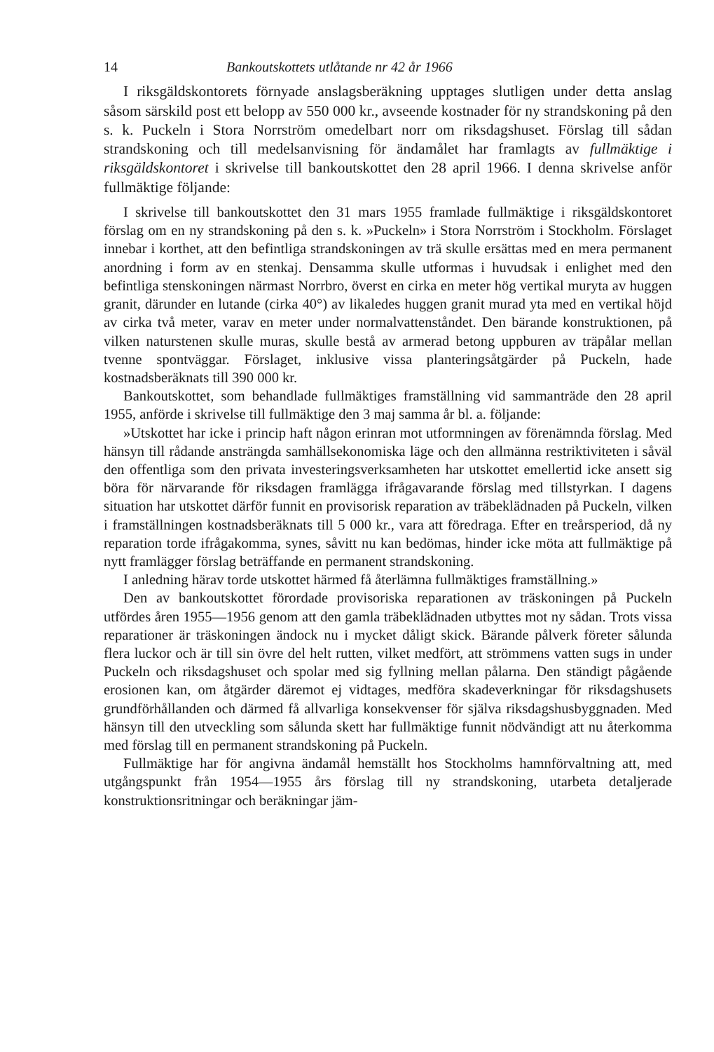14 Bankoutskottets utlåtande nr 42 år 1966
I riksgäldskontorets förnyade anslagsberäkning upptages slutligen under detta anslag såsom särskild post ett belopp av 550 000 kr., avseende kostnader för ny strandskoning på den s. k. Puckeln i Stora Norrström omedelbart norr om riksdagshuset. Förslag till sådan strandskoning och till medelsanvisning för ändamålet har framlagts av fullmäktige i riksgäldskontoret i skrivelse till bankoutskottet den 28 april 1966. I denna skrivelse anför fullmäktige följande:
I skrivelse till bankoutskottet den 31 mars 1955 framlade fullmäktige i riksgäldskontoret förslag om en ny strandskoning på den s. k. »Puckeln» i Stora Norrström i Stockholm. Förslaget innebar i korthet, att den befintliga strandskoningen av trä skulle ersättas med en mera permanent anordning i form av en stenkaj. Densamma skulle utformas i huvudsak i enlighet med den befintliga stenskoningen närmast Norrbro, överst en cirka en meter hög vertikal muryta av huggen granit, därunder en lutande (cirka 40°) av likaledes huggen granit murad yta med en vertikal höjd av cirka två meter, varav en meter under normalvattenståndet. Den bärande konstruktionen, på vilken naturstenen skulle muras, skulle bestå av armerad betong uppburen av träpålar mellan tvenne spontväggar. Förslaget, inklusive vissa planteringsåtgärder på Puckeln, hade kostnadsberäknats till 390 000 kr.
Bankoutskottet, som behandlade fullmäktiges framställning vid sammanträde den 28 april 1955, anförde i skrivelse till fullmäktige den 3 maj samma år bl. a. följande:
»Utskottet har icke i princip haft någon erinran mot utformningen av förenämnda förslag. Med hänsyn till rådande ansträngda samhällsekonomiska läge och den allmänna restriktiviteten i såväl den offentliga som den privata investeringsverksamheten har utskottet emellertid icke ansett sig böra för närvarande för riksdagen framlägga ifrågavarande förslag med tillstyrkan. I dagens situation har utskottet därför funnit en provisorisk reparation av träbeklädnaden på Puckeln, vilken i framställningen kostnadsberäknats till 5 000 kr., vara att föredraga. Efter en treårsperiod, då ny reparation torde ifrågakomma, synes, såvitt nu kan bedömas, hinder icke möta att fullmäktige på nytt framlägger förslag beträffande en permanent strandskoning.
I anledning härav torde utskottet härmed få återlämna fullmäktiges framställning.»
Den av bankoutskottet förordade provisoriska reparationen av träskoningen på Puckeln utfördes åren 1955—1956 genom att den gamla träbeklädnaden utbyttes mot ny sådan. Trots vissa reparationer är träskoningen ändock nu i mycket dåligt skick. Bärande pålverk företer sålunda flera luckor och är till sin övre del helt rutten, vilket medfört, att strömmens vatten sugs in under Puckeln och riksdagshuset och spolar med sig fyllning mellan pålarna. Den ständigt pågående erosionen kan, om åtgärder däremot ej vidtages, medföra skadeverkningar för riksdagshusets grundförhållanden och därmed få allvarliga konsekvenser för själva riksdagshusbyggnaden. Med hänsyn till den utveckling som sålunda skett har fullmäktige funnit nödvändigt att nu återkomma med förslag till en permanent strandskoning på Puckeln.
Fullmäktige har för angivna ändamål hemställt hos Stockholms hamnförvaltning att, med utgångspunkt från 1954—1955 års förslag till ny strandskoning, utarbeta detaljerade konstruktionsritningar och beräkningar jäm-